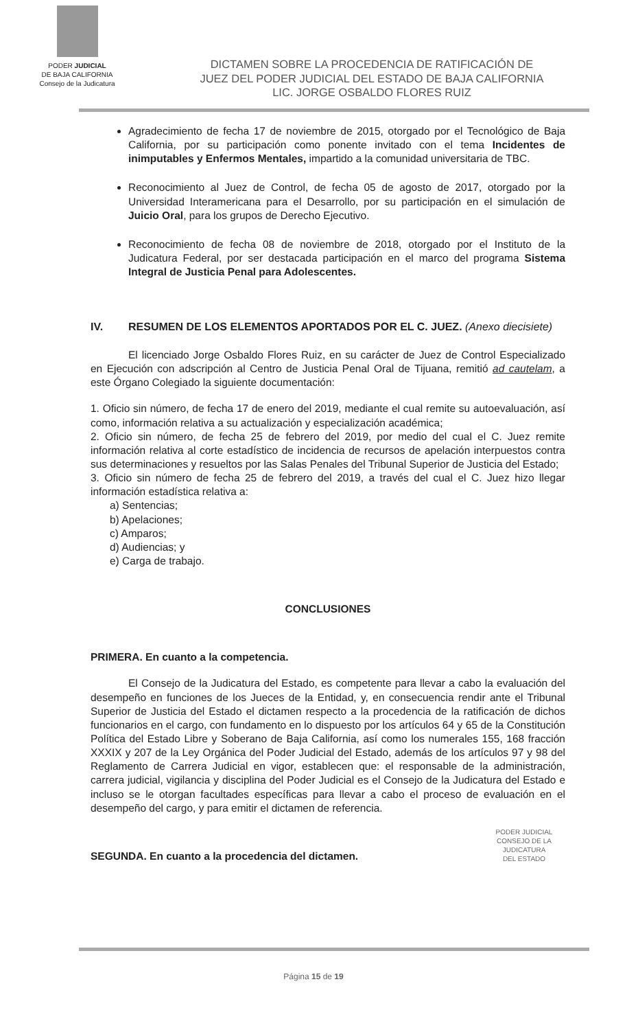PODER JUDICIAL
DE BAJA CALIFORNIA
Consejo de la Judicatura
DICTAMEN SOBRE LA PROCEDENCIA DE RATIFICACIÓN DE
JUEZ DEL PODER JUDICIAL DEL ESTADO DE BAJA CALIFORNIA
LIC. JORGE OSBALDO FLORES RUIZ
Agradecimiento de fecha 17 de noviembre de 2015, otorgado por el Tecnológico de Baja California, por su participación como ponente invitado con el tema Incidentes de inimputables y Enfermos Mentales, impartido a la comunidad universitaria de TBC.
Reconocimiento al Juez de Control, de fecha 05 de agosto de 2017, otorgado por la Universidad Interamericana para el Desarrollo, por su participación en el simulación de Juicio Oral, para los grupos de Derecho Ejecutivo.
Reconocimiento de fecha 08 de noviembre de 2018, otorgado por el Instituto de la Judicatura Federal, por ser destacada participación en el marco del programa Sistema Integral de Justicia Penal para Adolescentes.
IV. RESUMEN DE LOS ELEMENTOS APORTADOS POR EL C. JUEZ. (Anexo diecisiete)
El licenciado Jorge Osbaldo Flores Ruiz, en su carácter de Juez de Control Especializado en Ejecución con adscripción al Centro de Justicia Penal Oral de Tijuana, remitió ad cautelam, a este Órgano Colegiado la siguiente documentación:
1. Oficio sin número, de fecha 17 de enero del 2019, mediante el cual remite su autoevaluación, así como, información relativa a su actualización y especialización académica;
2. Oficio sin número, de fecha 25 de febrero del 2019, por medio del cual el C. Juez remite información relativa al corte estadístico de incidencia de recursos de apelación interpuestos contra sus determinaciones y resueltos por las Salas Penales del Tribunal Superior de Justicia del Estado;
3. Oficio sin número de fecha 25 de febrero del 2019, a través del cual el C. Juez hizo llegar información estadística relativa a:
a) Sentencias;
b) Apelaciones;
c) Amparos;
d) Audiencias; y
e) Carga de trabajo.
CONCLUSIONES
PRIMERA. En cuanto a la competencia.
El Consejo de la Judicatura del Estado, es competente para llevar a cabo la evaluación del desempeño en funciones de los Jueces de la Entidad, y, en consecuencia rendir ante el Tribunal Superior de Justicia del Estado el dictamen respecto a la procedencia de la ratificación de dichos funcionarios en el cargo, con fundamento en lo dispuesto por los artículos 64 y 65 de la Constitución Política del Estado Libre y Soberano de Baja California, así como los numerales 155, 168 fracción XXXIX y 207 de la Ley Orgánica del Poder Judicial del Estado, además de los artículos 97 y 98 del Reglamento de Carrera Judicial en vigor, establecen que: el responsable de la administración, carrera judicial, vigilancia y disciplina del Poder Judicial es el Consejo de la Judicatura del Estado e incluso se le otorgan facultades específicas para llevar a cabo el proceso de evaluación en el desempeño del cargo, y para emitir el dictamen de referencia.
PODER JUDICIAL
CONSEJO DE LA JUDICATURA
DEL ESTADO
SEGUNDA. En cuanto a la procedencia del dictamen.
Página 15 de 19